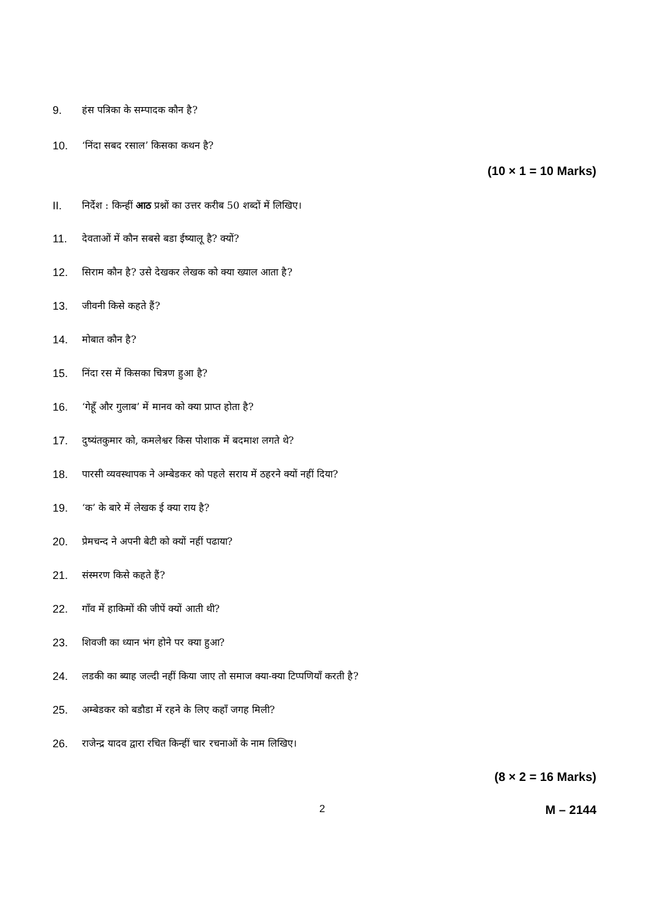9. हंस पत्रिका के सम्पादक कौन है?
10. ‘निंदा सबद रसाल’ किसका कथन है?
(10 × 1 = 10 Marks)
II. निर्देश : किन्हीं आठ प्रश्नों का उत्तर करीब 50 शब्दों में लिखिए।
11. देवताओं में कौन सबसे बडा ईष्यालू है? क्यों?
12. सिराम कौन है? उसे देखकर लेखक को क्या ख्याल आता है?
13. जीवनी किसे कहते हैं?
14. मोबात कौन है?
15. निंदा रस में किसका चित्रण हुआ है?
16. ‘गेहूँ और गुलाब’ में मानव को क्या प्राप्त होता है?
17. दुष्यंतकुमार को, कमलेश्वर किस पोशाक में बदमाश लगते थे?
18. पारसी व्यवस्थापक ने अम्बेडकर को पहले सराय में ठहरने क्यों नहीं दिया?
19. ‘क’ के बारे में लेखक ई क्या राय है?
20. प्रेमचन्द ने अपनी बेटी को क्यों नहीं पढाया?
21. संस्मरण किसे कहते हैं?
22. गाँव में हाकिमों की जीपें क्यों आती थी?
23. शिवजी का ध्यान भंग होने पर क्या हुआ?
24. लडकी का ब्याह जल्दी नहीं किया जाए तो समाज क्या-क्या टिप्पणियाँ करती है?
25. अम्बेडकर को बडौडा में रहने के लिए कहाँ जगह मिली?
26. राजेन्द्र यादव द्वारा रचित किन्हीं चार रचनाओं के नाम लिखिए।
(8 × 2 = 16 Marks)
2 M – 2144